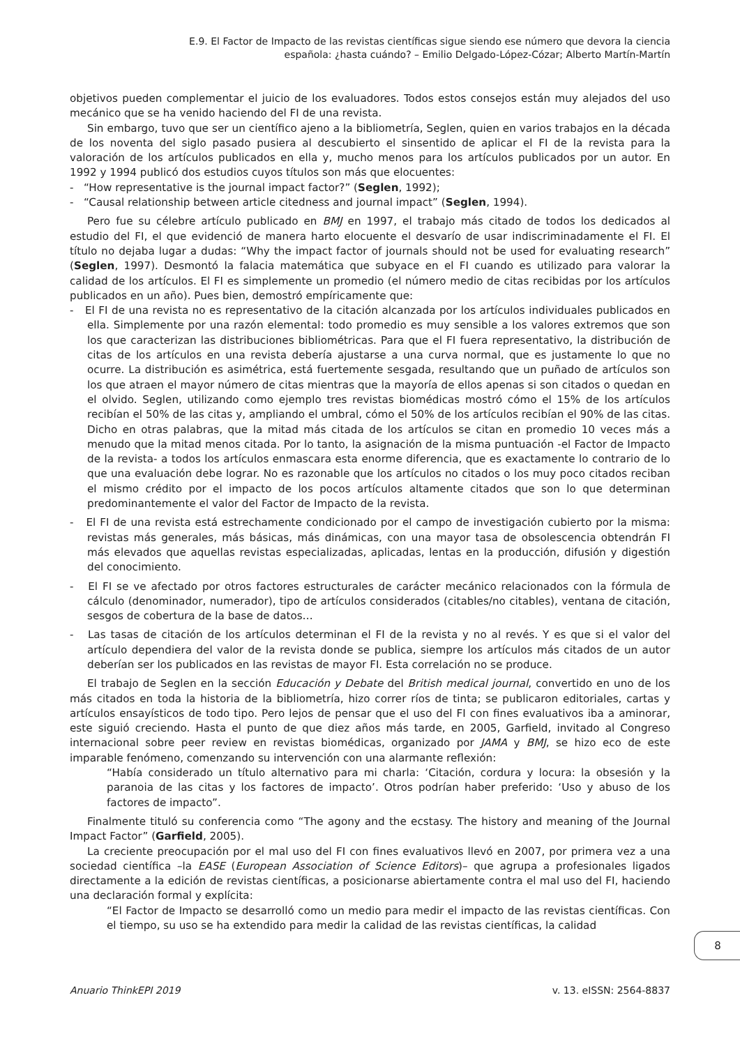E.9. El Factor de Impacto de las revistas científicas sigue siendo ese número que devora la ciencia española: ¿hasta cuándo? – Emilio Delgado-López-Cózar; Alberto Martín-Martín
objetivos pueden complementar el juicio de los evaluadores. Todos estos consejos están muy alejados del uso mecánico que se ha venido haciendo del FI de una revista.
Sin embargo, tuvo que ser un científico ajeno a la bibliometría, Seglen, quien en varios trabajos en la década de los noventa del siglo pasado pusiera al descubierto el sinsentido de aplicar el FI de la revista para la valoración de los artículos publicados en ella y, mucho menos para los artículos publicados por un autor. En 1992 y 1994 publicó dos estudios cuyos títulos son más que elocuentes:
- “How representative is the journal impact factor?” (Seglen, 1992);
- “Causal relationship between article citedness and journal impact” (Seglen, 1994).
Pero fue su célebre artículo publicado en BMJ en 1997, el trabajo más citado de todos los dedicados al estudio del FI, el que evidenció de manera harto elocuente el desvarío de usar indiscriminadamente el FI. El título no dejaba lugar a dudas: “Why the impact factor of journals should not be used for evaluating research” (Seglen, 1997). Desmontó la falacia matemática que subyace en el FI cuando es utilizado para valorar la calidad de los artículos. El FI es simplemente un promedio (el número medio de citas recibidas por los artículos publicados en un año). Pues bien, demostró empíricamente que:
- El FI de una revista no es representativo de la citación alcanzada por los artículos individuales publicados en ella. Simplemente por una razón elemental: todo promedio es muy sensible a los valores extremos que son los que caracterizan las distribuciones bibliométricas. Para que el FI fuera representativo, la distribución de citas de los artículos en una revista debería ajustarse a una curva normal, que es justamente lo que no ocurre. La distribución es asimétrica, está fuertemente sesgada, resultando que un puñado de artículos son los que atraen el mayor número de citas mientras que la mayoría de ellos apenas si son citados o quedan en el olvido. Seglen, utilizando como ejemplo tres revistas biomédicas mostró cómo el 15% de los artículos recibían el 50% de las citas y, ampliando el umbral, cómo el 50% de los artículos recibían el 90% de las citas. Dicho en otras palabras, que la mitad más citada de los artículos se citan en promedio 10 veces más a menudo que la mitad menos citada. Por lo tanto, la asignación de la misma puntuación -el Factor de Impacto de la revista- a todos los artículos enmascara esta enorme diferencia, que es exactamente lo contrario de lo que una evaluación debe lograr. No es razonable que los artículos no citados o los muy poco citados reciban el mismo crédito por el impacto de los pocos artículos altamente citados que son lo que determinan predominantemente el valor del Factor de Impacto de la revista.
- El FI de una revista está estrechamente condicionado por el campo de investigación cubierto por la misma: revistas más generales, más básicas, más dinámicas, con una mayor tasa de obsolescencia obtendrán FI más elevados que aquellas revistas especializadas, aplicadas, lentas en la producción, difusión y digestión del conocimiento.
- El FI se ve afectado por otros factores estructurales de carácter mecánico relacionados con la fórmula de cálculo (denominador, numerador), tipo de artículos considerados (citables/no citables), ventana de citación, sesgos de cobertura de la base de datos…
- Las tasas de citación de los artículos determinan el FI de la revista y no al revés. Y es que si el valor del artículo dependiera del valor de la revista donde se publica, siempre los artículos más citados de un autor deberían ser los publicados en las revistas de mayor FI. Esta correlación no se produce.
El trabajo de Seglen en la sección Educación y Debate del British medical journal, convertido en uno de los más citados en toda la historia de la bibliometría, hizo correr ríos de tinta; se publicaron editoriales, cartas y artículos ensayísticos de todo tipo. Pero lejos de pensar que el uso del FI con fines evaluativos iba a aminorar, este siguió creciendo. Hasta el punto de que diez años más tarde, en 2005, Garfield, invitado al Congreso internacional sobre peer review en revistas biomédicas, organizado por JAMA y BMJ, se hizo eco de este imparable fenómeno, comenzando su intervención con una alarmante reflexión:
“Había considerado un título alternativo para mi charla: ‘Citación, cordura y locura: la obsesión y la paranoia de las citas y los factores de impacto’. Otros podrían haber preferido: ‘Uso y abuso de los factores de impacto”.
Finalmente tituló su conferencia como “The agony and the ecstasy. The history and meaning of the Journal Impact Factor” (Garfield, 2005).
La creciente preocupación por el mal uso del FI con fines evaluativos llevó en 2007, por primera vez a una sociedad científica –la EASE (European Association of Science Editors)– que agrupa a profesionales ligados directamente a la edición de revistas científicas, a posicionarse abiertamente contra el mal uso del FI, haciendo una declaración formal y explícita:
“El Factor de Impacto se desarrolló como un medio para medir el impacto de las revistas científicas. Con el tiempo, su uso se ha extendido para medir la calidad de las revistas científicas, la calidad
8
Anuario ThinkEPI 2019 v. 13. eISSN: 2564-8837